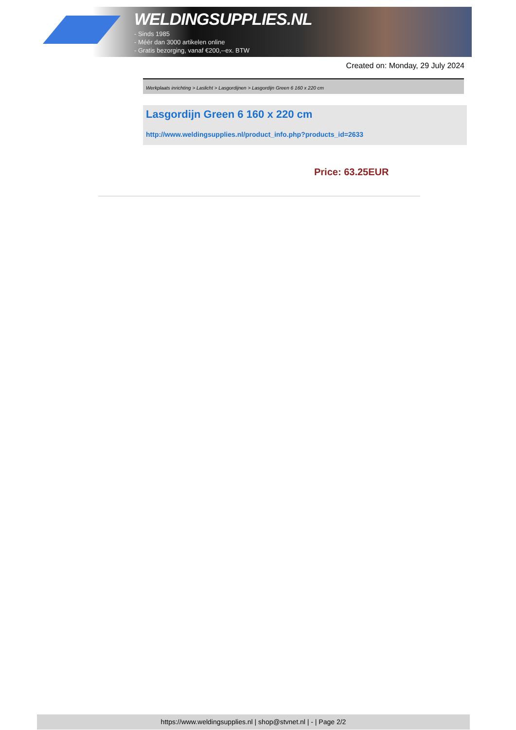WELDINGSUPPLIES.NL
- Sinds 1985
- Méér dan 3000 artikelen online
- Gratis bezorging, vanaf €200,--ex. BTW
Created on: Monday, 29 July 2024
Werkplaats inrichting > Laslicht > Lasgordijnen > Lasgordijn Green 6 160 x 220 cm
Lasgordijn Green 6 160 x 220 cm
http://www.weldingsupplies.nl/product_info.php?products_id=2633
Price: 63.25EUR
https://www.weldingsupplies.nl | shop@stvnet.nl | - | Page 2/2